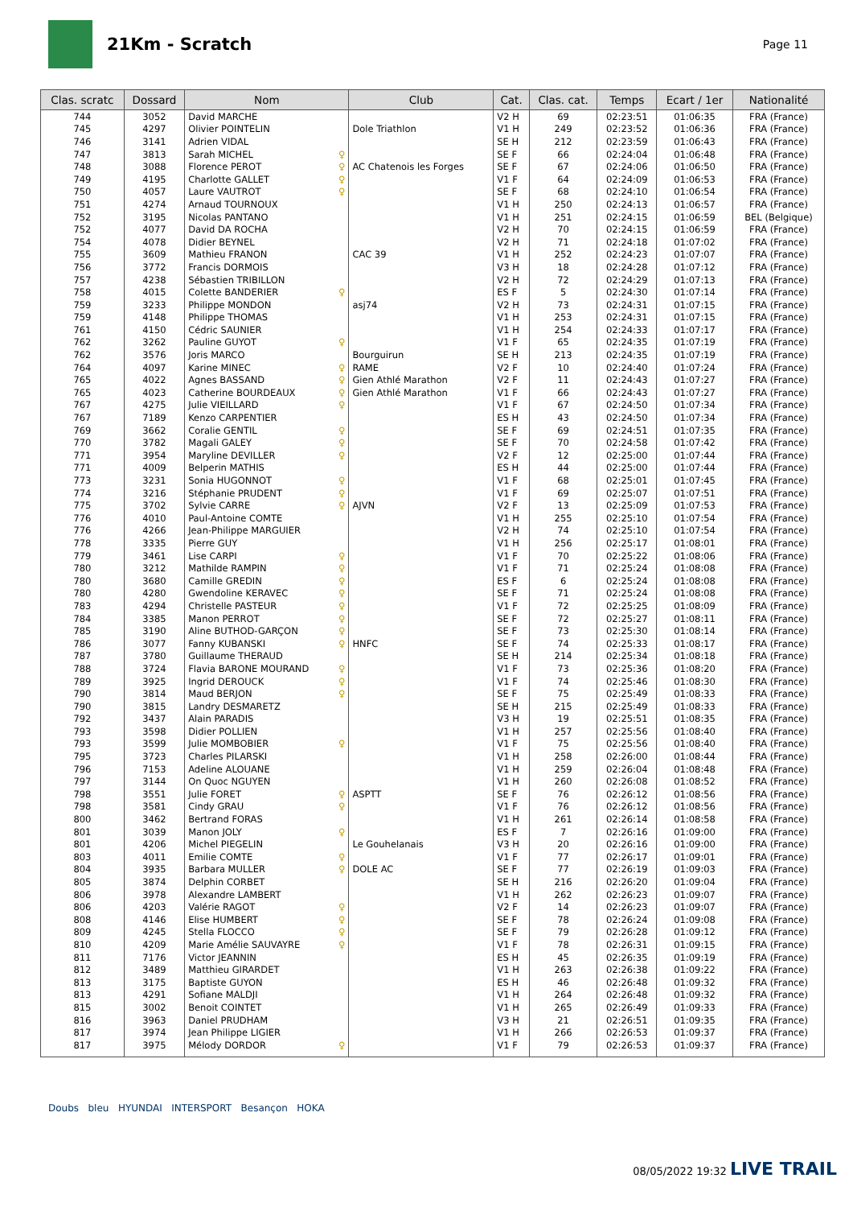21Km - Scratch
Page 11
| Clas. scratc | Dossard | Nom | Club | Cat. | Clas. cat. | Temps | Ecart / 1er | Nationalité |
| --- | --- | --- | --- | --- | --- | --- | --- | --- |
| 744 | 3052 | David MARCHE | | V2 H | 69 | 02:23:51 | 01:06:35 | FRA (France) |
| 745 | 4297 | Olivier POINTELIN | Dole Triathlon | V1 H | 249 | 02:23:52 | 01:06:36 | FRA (France) |
| 746 | 3141 | Adrien VIDAL | | SE H | 212 | 02:23:59 | 01:06:43 | FRA (France) |
| 747 | 3813 | Sarah MICHEL ♀ | | SE F | 66 | 02:24:04 | 01:06:48 | FRA (France) |
| 748 | 3088 | Florence PEROT ♀ | AC Chatenois les Forges | SE F | 67 | 02:24:06 | 01:06:50 | FRA (France) |
| 749 | 4195 | Charlotte GALLET ♀ | | V1 F | 64 | 02:24:09 | 01:06:53 | FRA (France) |
| 750 | 4057 | Laure VAUTROT ♀ | | SE F | 68 | 02:24:10 | 01:06:54 | FRA (France) |
| 751 | 4274 | Arnaud TOURNOUX | | V1 H | 250 | 02:24:13 | 01:06:57 | FRA (France) |
| 752 | 3195 | Nicolas PANTANO | | V1 H | 251 | 02:24:15 | 01:06:59 | BEL (Belgique) |
| 752 | 4077 | David DA ROCHA | | V2 H | 70 | 02:24:15 | 01:06:59 | FRA (France) |
| 754 | 4078 | Didier BEYNEL | | V2 H | 71 | 02:24:18 | 01:07:02 | FRA (France) |
| 755 | 3609 | Mathieu FRANON | CAC 39 | V1 H | 252 | 02:24:23 | 01:07:07 | FRA (France) |
| 756 | 3772 | Francis DORMOIS | | V3 H | 18 | 02:24:28 | 01:07:12 | FRA (France) |
| 757 | 4238 | Sébastien TRIBILLON | | V2 H | 72 | 02:24:29 | 01:07:13 | FRA (France) |
| 758 | 4015 | Colette BANDERIER ♀ | | ES F | 5 | 02:24:30 | 01:07:14 | FRA (France) |
| 759 | 3233 | Philippe MONDON | asj74 | V2 H | 73 | 02:24:31 | 01:07:15 | FRA (France) |
| 759 | 4148 | Philippe THOMAS | | V1 H | 253 | 02:24:31 | 01:07:15 | FRA (France) |
| 761 | 4150 | Cédric SAUNIER | | V1 H | 254 | 02:24:33 | 01:07:17 | FRA (France) |
| 762 | 3262 | Pauline GUYOT ♀ | | V1 F | 65 | 02:24:35 | 01:07:19 | FRA (France) |
| 762 | 3576 | Joris MARCO | Bourguirun | SE H | 213 | 02:24:35 | 01:07:19 | FRA (France) |
| 764 | 4097 | Karine MINEC ♀ | RAME | V2 F | 10 | 02:24:40 | 01:07:24 | FRA (France) |
| 765 | 4022 | Agnes BASSAND ♀ | Gien Athlé Marathon | V2 F | 11 | 02:24:43 | 01:07:27 | FRA (France) |
| 765 | 4023 | Catherine BOURDEAUX ♀ | Gien Athlé Marathon | V1 F | 66 | 02:24:43 | 01:07:27 | FRA (France) |
| 767 | 4275 | Julie VIEILLARD ♀ | | V1 F | 67 | 02:24:50 | 01:07:34 | FRA (France) |
| 767 | 7189 | Kenzo CARPENTIER | | ES H | 43 | 02:24:50 | 01:07:34 | FRA (France) |
| 769 | 3662 | Coralie GENTIL ♀ | | SE F | 69 | 02:24:51 | 01:07:35 | FRA (France) |
| 770 | 3782 | Magali GALEY ♀ | | SE F | 70 | 02:24:58 | 01:07:42 | FRA (France) |
| 771 | 3954 | Maryline DEVILLER ♀ | | V2 F | 12 | 02:25:00 | 01:07:44 | FRA (France) |
| 771 | 4009 | Belperin MATHIS | | ES H | 44 | 02:25:00 | 01:07:44 | FRA (France) |
| 773 | 3231 | Sonia HUGONNOT ♀ | | V1 F | 68 | 02:25:01 | 01:07:45 | FRA (France) |
| 774 | 3216 | Stéphanie PRUDENT ♀ | | V1 F | 69 | 02:25:07 | 01:07:51 | FRA (France) |
| 775 | 3702 | Sylvie CARRE ♀ | AJVN | V2 F | 13 | 02:25:09 | 01:07:53 | FRA (France) |
| 776 | 4010 | Paul-Antoine COMTE | | V1 H | 255 | 02:25:10 | 01:07:54 | FRA (France) |
| 776 | 4266 | Jean-Philippe MARGUIER | | V2 H | 74 | 02:25:10 | 01:07:54 | FRA (France) |
| 778 | 3335 | Pierre GUY | | V1 H | 256 | 02:25:17 | 01:08:01 | FRA (France) |
| 779 | 3461 | Lise CARPI ♀ | | V1 F | 70 | 02:25:22 | 01:08:06 | FRA (France) |
| 780 | 3212 | Mathilde RAMPIN ♀ | | V1 F | 71 | 02:25:24 | 01:08:08 | FRA (France) |
| 780 | 3680 | Camille GREDIN ♀ | | ES F | 6 | 02:25:24 | 01:08:08 | FRA (France) |
| 780 | 4280 | Gwendoline KERAVEC ♀ | | SE F | 71 | 02:25:24 | 01:08:08 | FRA (France) |
| 783 | 4294 | Christelle PASTEUR ♀ | | V1 F | 72 | 02:25:25 | 01:08:09 | FRA (France) |
| 784 | 3385 | Manon PERROT ♀ | | SE F | 72 | 02:25:27 | 01:08:11 | FRA (France) |
| 785 | 3190 | Aline BUTHOD-GARÇON ♀ | | SE F | 73 | 02:25:30 | 01:08:14 | FRA (France) |
| 786 | 3077 | Fanny KUBANSKI ♀ | HNFC | SE F | 74 | 02:25:33 | 01:08:17 | FRA (France) |
| 787 | 3780 | Guillaume THERAUD | | SE H | 214 | 02:25:34 | 01:08:18 | FRA (France) |
| 788 | 3724 | Flavia BARONE MOURAND ♀ | | V1 F | 73 | 02:25:36 | 01:08:20 | FRA (France) |
| 789 | 3925 | Ingrid DEROUCK ♀ | | V1 F | 74 | 02:25:46 | 01:08:30 | FRA (France) |
| 790 | 3814 | Maud BERJON ♀ | | SE F | 75 | 02:25:49 | 01:08:33 | FRA (France) |
| 790 | 3815 | Landry DESMARETZ | | SE H | 215 | 02:25:49 | 01:08:33 | FRA (France) |
| 792 | 3437 | Alain PARADIS | | V3 H | 19 | 02:25:51 | 01:08:35 | FRA (France) |
| 793 | 3598 | Didier POLLIEN | | V1 H | 257 | 02:25:56 | 01:08:40 | FRA (France) |
| 793 | 3599 | Julie MOMBOBIER ♀ | | V1 F | 75 | 02:25:56 | 01:08:40 | FRA (France) |
| 795 | 3723 | Charles PILARSKI | | V1 H | 258 | 02:26:00 | 01:08:44 | FRA (France) |
| 796 | 7153 | Adeline ALOUANE | | V1 H | 259 | 02:26:04 | 01:08:48 | FRA (France) |
| 797 | 3144 | On Quoc NGUYEN | | V1 H | 260 | 02:26:08 | 01:08:52 | FRA (France) |
| 798 | 3551 | Julie FORET ♀ | ASPTT | SE F | 76 | 02:26:12 | 01:08:56 | FRA (France) |
| 798 | 3581 | Cindy GRAU ♀ | | V1 F | 76 | 02:26:12 | 01:08:56 | FRA (France) |
| 800 | 3462 | Bertrand FORAS | | V1 H | 261 | 02:26:14 | 01:08:58 | FRA (France) |
| 801 | 3039 | Manon JOLY ♀ | | ES F | 7 | 02:26:16 | 01:09:00 | FRA (France) |
| 801 | 4206 | Michel PIEGELIN | Le Gouhelanais | V3 H | 20 | 02:26:16 | 01:09:00 | FRA (France) |
| 803 | 4011 | Emilie COMTE ♀ | | V1 F | 77 | 02:26:17 | 01:09:01 | FRA (France) |
| 804 | 3935 | Barbara MULLER ♀ | DOLE AC | SE F | 77 | 02:26:19 | 01:09:03 | FRA (France) |
| 805 | 3874 | Delphin CORBET | | SE H | 216 | 02:26:20 | 01:09:04 | FRA (France) |
| 806 | 3978 | Alexandre LAMBERT | | V1 H | 262 | 02:26:23 | 01:09:07 | FRA (France) |
| 806 | 4203 | Valérie RAGOT ♀ | | V2 F | 14 | 02:26:23 | 01:09:07 | FRA (France) |
| 808 | 4146 | Elise HUMBERT ♀ | | SE F | 78 | 02:26:24 | 01:09:08 | FRA (France) |
| 809 | 4245 | Stella FLOCCO ♀ | | SE F | 79 | 02:26:28 | 01:09:12 | FRA (France) |
| 810 | 4209 | Marie Amélie SAUVAYRE ♀ | | V1 F | 78 | 02:26:31 | 01:09:15 | FRA (France) |
| 811 | 7176 | Victor JEANNIN | | ES H | 45 | 02:26:35 | 01:09:19 | FRA (France) |
| 812 | 3489 | Matthieu GIRARDET | | V1 H | 263 | 02:26:38 | 01:09:22 | FRA (France) |
| 813 | 3175 | Baptiste GUYON | | ES H | 46 | 02:26:48 | 01:09:32 | FRA (France) |
| 813 | 4291 | Sofiane MALDJI | | V1 H | 264 | 02:26:48 | 01:09:32 | FRA (France) |
| 815 | 3002 | Benoit COINTET | | V1 H | 265 | 02:26:49 | 01:09:33 | FRA (France) |
| 816 | 3963 | Daniel PRUDHAM | | V3 H | 21 | 02:26:51 | 01:09:35 | FRA (France) |
| 817 | 3974 | Jean Philippe LIGIER | | V1 H | 266 | 02:26:53 | 01:09:37 | FRA (France) |
| 817 | 3975 | Mélody DORDOR ♀ | | V1 F | 79 | 02:26:53 | 01:09:37 | FRA (France) |
Doubs bleu HYUNDAI INTERSPORT Besançon HOKA
08/05/2022 19:32 LIVE TRAIL